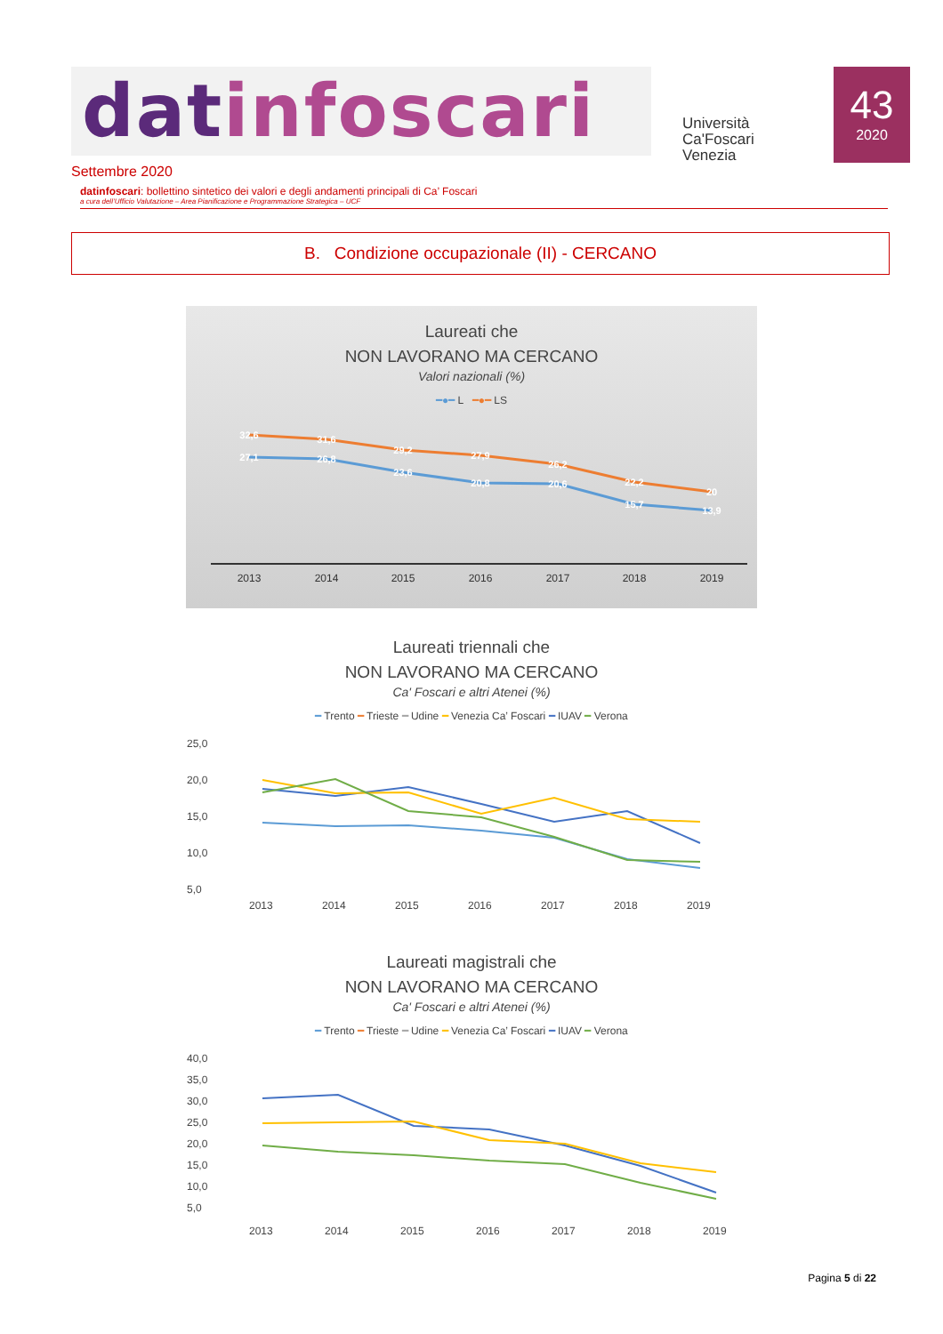datinfoscari
Università Ca'Foscari Venezia
43
2020
Settembre 2020
datinfoscari: bollettino sintetico dei valori e degli andamenti principali di Ca’ Foscari
a cura dell’Ufficio Valutazione – Area Pianificazione e Programmazione Strategica – UCF
B. Condizione occupazionale (II) - CERCANO
Laureati che
NON LAVORANO MA CERCANO
Valori nazionali (%)
━●━ L ━●━ LS
32,6
31,6
29,2
27,9
26,2
22,2
20
27,1
26,8
23,6
20,8
20,6
15,7
13,9
2013
2014
2015
2016
2017
2018
2019
Laureati triennali che
NON LAVORANO MA CERCANO
Ca' Foscari e altri Atenei (%)
━ Trento ━ Trieste ━ Udine ━ Venezia Ca’ Foscari ━ IUAV ━ Verona
25,0
20,0
15,0
10,0
5,0
2013
2014
2015
2016
2017
2018
2019
Laureati magistrali che
NON LAVORANO MA CERCANO
Ca' Foscari e altri Atenei (%)
━ Trento ━ Trieste ━ Udine ━ Venezia Ca’ Foscari ━ IUAV ━ Verona
40,0
35,0
30,0
25,0
20,0
15,0
10,0
5,0
2013
2014
2015
2016
2017
2018
2019
Pagina 5 di 22